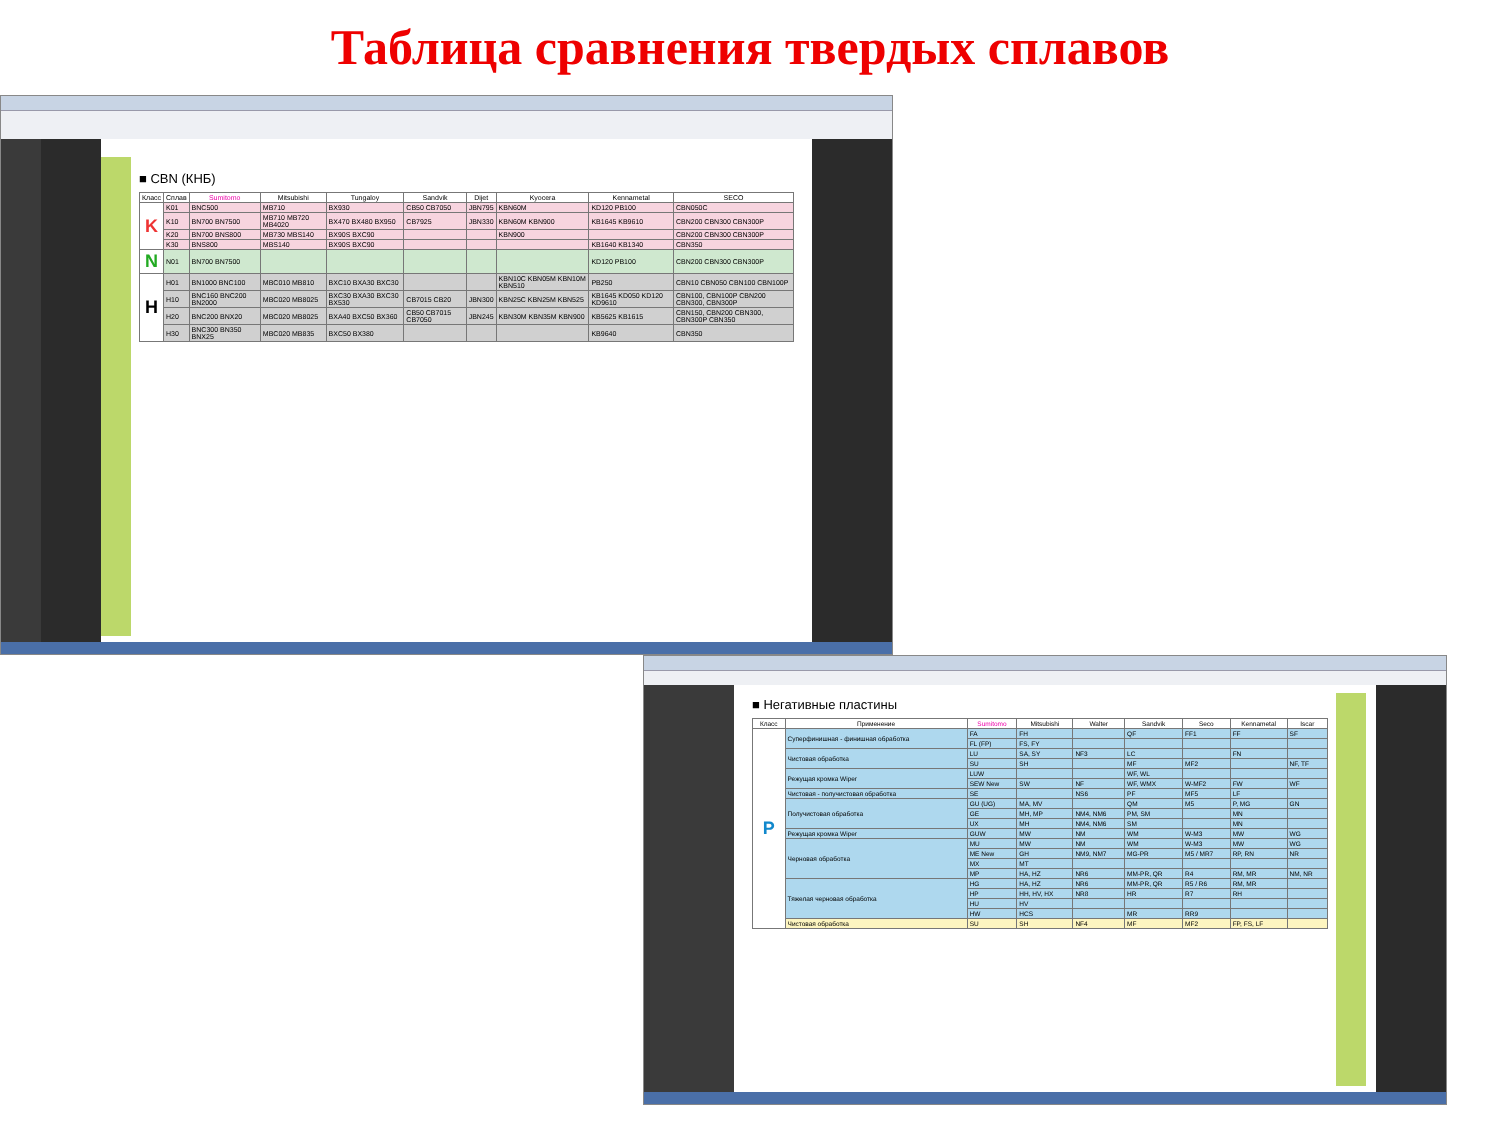Таблица сравнения твердых сплавов
■ CBN (КНБ)
| Класс | Сплав | Sumitomo | Mitsubishi | Tungaloy | Sandvik | Dijet | Kyocera | Kennametal | SECO |
| --- | --- | --- | --- | --- | --- | --- | --- | --- | --- |
| K | K01 | BNC500 | MB710 | BX930 | CB50 CB7050 | JBN795 | KBN60M | KD120 PB100 | CBN050C |
| | K10 | BN700 BN7500 | MB710 MB720 MB4020 | BX470 BX480 BX950 | CB7925 | JBN330 | KBN60M KBN900 | KB1645 KB9610 | CBN200 CBN300 CBN300P |
| | K20 | BN700 BNS800 | MB730 MBS140 | BX90S BXC90 | | | KBN900 | | CBN200 CBN300 CBN300P |
| | K30 | BNS800 | MBS140 | BX90S BXC90 | | | | KB1640 KB1340 | CBN350 |
| N | N01 | BN700 BN7500 | | | | | | KD120 PB100 | CBN200 CBN300 CBN300P |
| H | H01 | BN1000 BNC100 | MBC010 MB810 | BXC10 BXA30 BXC30 | | | KBN10C KBN05M KBN10M KBN510 | PB250 | CBN10 CBN050 CBN100 CBN100P |
| | H10 | BNC160 BNC200 BN2000 | MBC020 MB8025 | BXC30 BXA30 BXC30 BX530 | CB7015 CB20 | JBN300 | KBN25C KBN25M KBN525 | KB1645 KD050 KD120 KD9610 | CBN100, CBN100P CBN200 CBN300, CBN300P |
| | H20 | BNC200 BNX20 | MBC020 MB8025 | BXA40 BXC50 BX360 | CB50 CB7015 CB7050 | JBN245 | KBN30M KBN35M KBN900 | KB5625 KB1615 | CBN150, CBN200 CBN300, CBN300P CBN350 |
| | H30 | BNC300 BN350 BNX25 | MBC020 MB835 | BXC50 BX380 | | | | KB9640 | CBN350 |
■ Негативные пластины
| Класс | Применение | Sumitomo | Mitsubishi | Walter | Sandvik | Seco | Kennametal | Iscar |
| --- | --- | --- | --- | --- | --- | --- | --- | --- |
| P | Суперфинишная - финишная обработка | FA | FH | | QF | FF1 | FF | SF |
| | | FL (FP) | FS, FY | | | | | |
| | Чистовая обработка | LU | SA, SY | NF3 | LC | | FN | |
| | | SU | SH | | MF | MF2 | | NF, TF |
| | Режущая кромка Wiper | LUW | | | WF, WL | | | |
| | | SEW New | SW | NF | WF, WMX | W-MF2 | FW | WF |
| | Чистовая - получистовая обработка | SE | | NS6 | PF | MF5 | LF | |
| | Получистовая обработка | GU (UG) | MA, MV | | QM | M5 | P, MG | GN |
| | | GE | MH, MP | NM4, NM6 | PM, SM | | MN | |
| | | UX | MH | NM4, NM6 | SM | | MN | |
| | Режущая кромка Wiper | GUW | MW | NM | WM | W-M3 | MW | WG |
| | Черновая обработка | MU | MW | NM | WM | W-M3 | MW | WG |
| | | ME New | GH | NM9, NM7 | MG-PR | M5 / MR7 | RP, RN | NR |
| | | MX | MT | | | | | |
| | | MP | HA, HZ | NR6 | MM-PR, QR | R4 | RM, MR | NM, NR |
| | Тяжелая черновая обработка | HG | HA, HZ | NR6 | MM-PR, QR | R5 / R6 | RM, MR | |
| | | HP | HH, HV, HX | NR8 | HR | R7 | RH | |
| | | HU | HV | | | | | |
| | | HW | HCS | | MR | RR9 | | |
| | Чистовая обработка | SU | SH | NF4 | MF | MF2 | FP, FS, LF | |